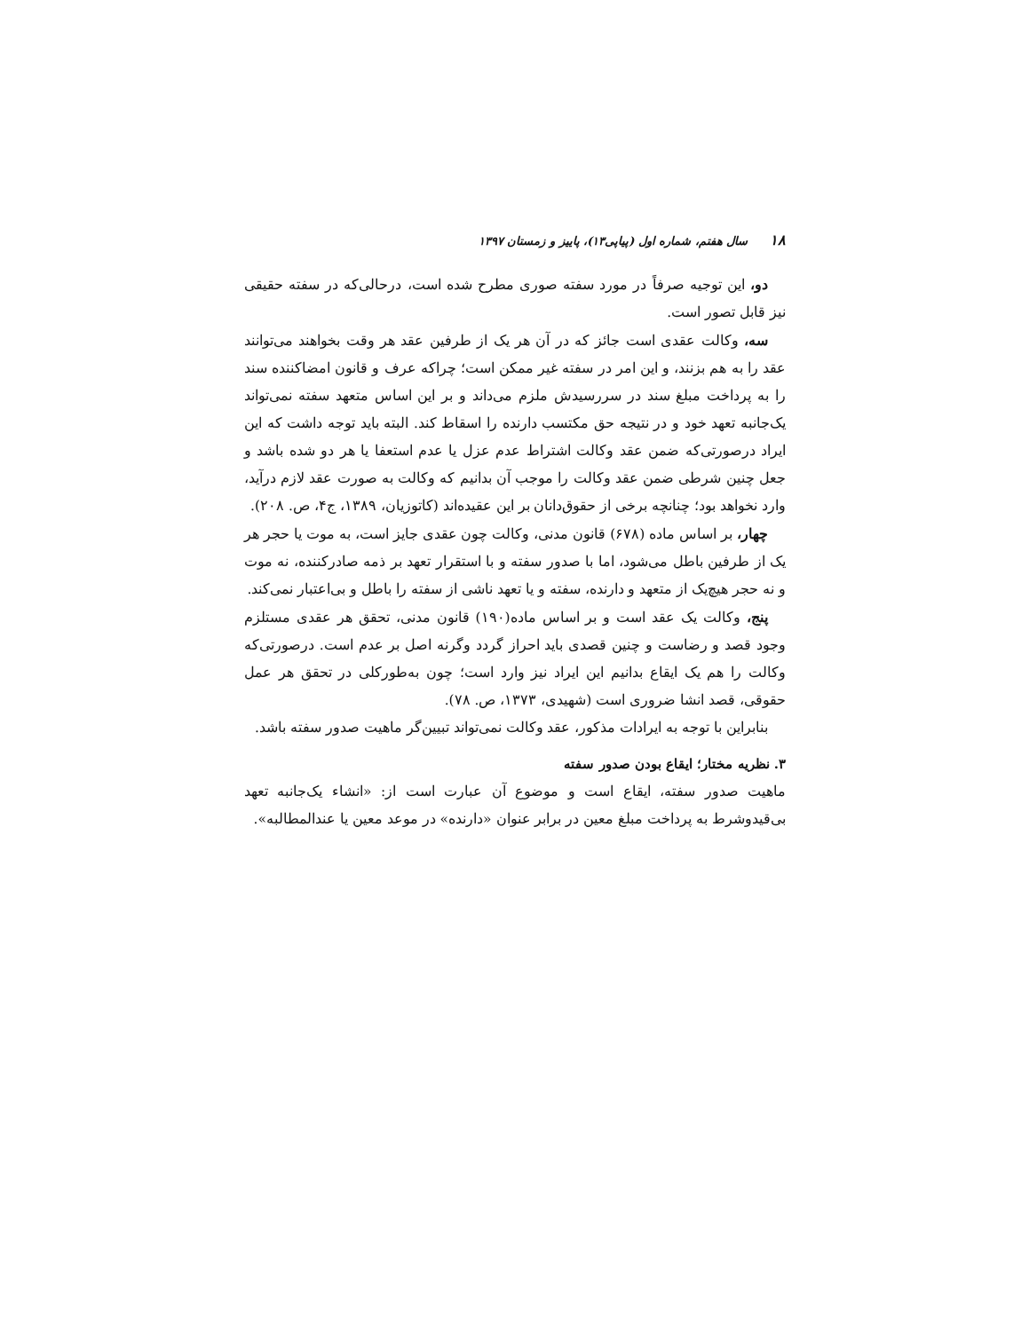۱۸ سال هفتم، شماره اول (پیاپی۱۳)، پاییز و زمستان ۱۳۹۷
دو، این توجیه صرفاً در مورد سفته صوری مطرح شده است، درحالی‌که در سفته حقیقی نیز قابل تصور است.
سه، وکالت عقدی است جائز که در آن هر یک از طرفین عقد هر وقت بخواهند می‌توانند عقد را به هم بزنند، و این امر در سفته غیر ممکن است؛ چراکه عرف و قانون امضاکننده سند را به پرداخت مبلغ سند در سررسیدش ملزم می‌داند و بر این اساس متعهد سفته نمی‌تواند یک‌جانبه تعهد خود و در نتیجه حق مکتسب دارنده را اسقاط کند. البته باید توجه داشت که این ایراد درصورتی‌که ضمن عقد وکالت اشتراط عدم عزل یا عدم استعفا یا هر دو شده باشد و جعل چنین شرطی ضمن عقد وکالت را موجب آن بدانیم که وکالت به صورت عقد لازم درآید، وارد نخواهد بود؛ چنانچه برخی از حقوق‌دانان بر این عقیده‌اند (کاتوزیان، ۱۳۸۹، ج۴، ص. ۲۰۸).
چهار، بر اساس ماده (۶۷۸) قانون مدنی، وکالت چون عقدی جایز است، به موت یا حجر هر یک از طرفین باطل می‌شود، اما با صدور سفته و با استقرار تعهد بر ذمه صادرکننده، نه موت و نه حجر هیچ‌یک از متعهد و دارنده، سفته و یا تعهد ناشی از سفته را باطل و بی‌اعتبار نمی‌کند.
پنج، وکالت یک عقد است و بر اساس ماده(۱۹۰) قانون مدنی، تحقق هر عقدی مستلزم وجود قصد و رضاست و چنین قصدی باید احراز گردد وگرنه اصل بر عدم است. درصورتی‌که وکالت را هم یک ایقاع بدانیم این ایراد نیز وارد است؛ چون به‌طورکلی در تحقق هر عمل حقوقی، قصد انشا ضروری است (شهیدی، ۱۳۷۳، ص. ۷۸).
بنابراین با توجه به ایرادات مذکور، عقد وکالت نمی‌تواند تبیین‌گر ماهیت صدور سفته باشد.
۳. نظریه مختار؛ ایقاع بودن صدور سفته
ماهیت صدور سفته، ایقاع است و موضوع آن عبارت است از: «انشاء یک‌جانبه تعهد بی‌قیدوشرط به پرداخت مبلغ معین در برابر عنوان «دارنده» در موعد معین یا عندالمطالبه».